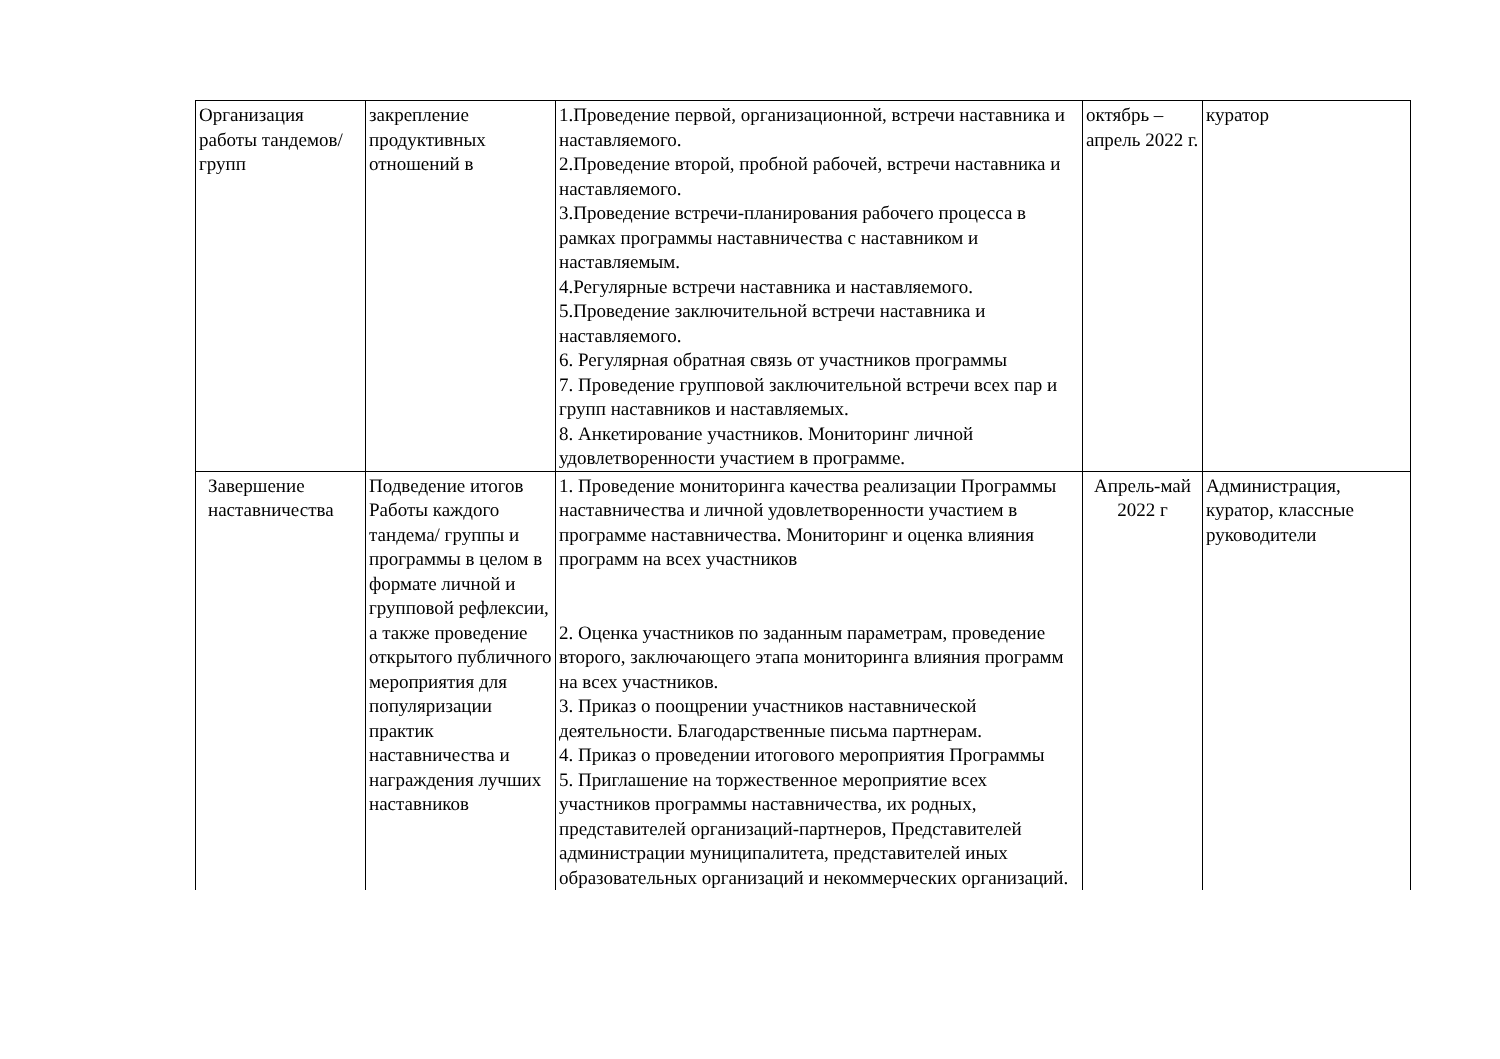| Организация работы тандемов/групп | закрепление продуктивных отношений в | 1.Проведение первой, организационной, встречи наставника и наставляемого. 2.Проведение второй, пробной рабочей, встречи наставника и наставляемого. 3.Проведение встречи-планирования рабочего процесса в рамках программы наставничества с наставником и наставляемым. 4.Регулярные встречи наставника и наставляемого. 5.Проведение заключительной встречи наставника и наставляемого. 6. Регулярная обратная связь от участников программы 7. Проведение групповой заключительной встречи всех пар и групп наставников и наставляемых. 8. Анкетирование участников. Мониторинг личной удовлетворенности участием в программе. | октябрь – апрель 2022 г. | куратор |
| Завершение наставничества | Подведение итогов Работы каждого тандема/ группы и программы в целом в формате личной и групповой рефлексии, а также проведение открытого публичного мероприятия для популяризации практик наставничества и награждения лучших наставников | 1. Проведение мониторинга качества реализации Программы наставничества и личной удовлетворенности участием в программе наставничества. Мониторинг и оценка влияния программ на всех участников 2. Оценка участников по заданным параметрам, проведение второго, заключающего этапа мониторинга влияния программ на всех участников. 3. Приказ о поощрении участников наставнической деятельности. Благодарственные письма партнерам. 4. Приказ о проведении итогового мероприятия Программы 5. Приглашение на торжественное мероприятие всех участников программы наставничества, их родных, представителей организаций-партнеров, Представителей администрации муниципалитета, представителей иных образовательных организаций и некоммерческих организаций. | Апрель-май 2022 г | Администрация, куратор, классные руководители |